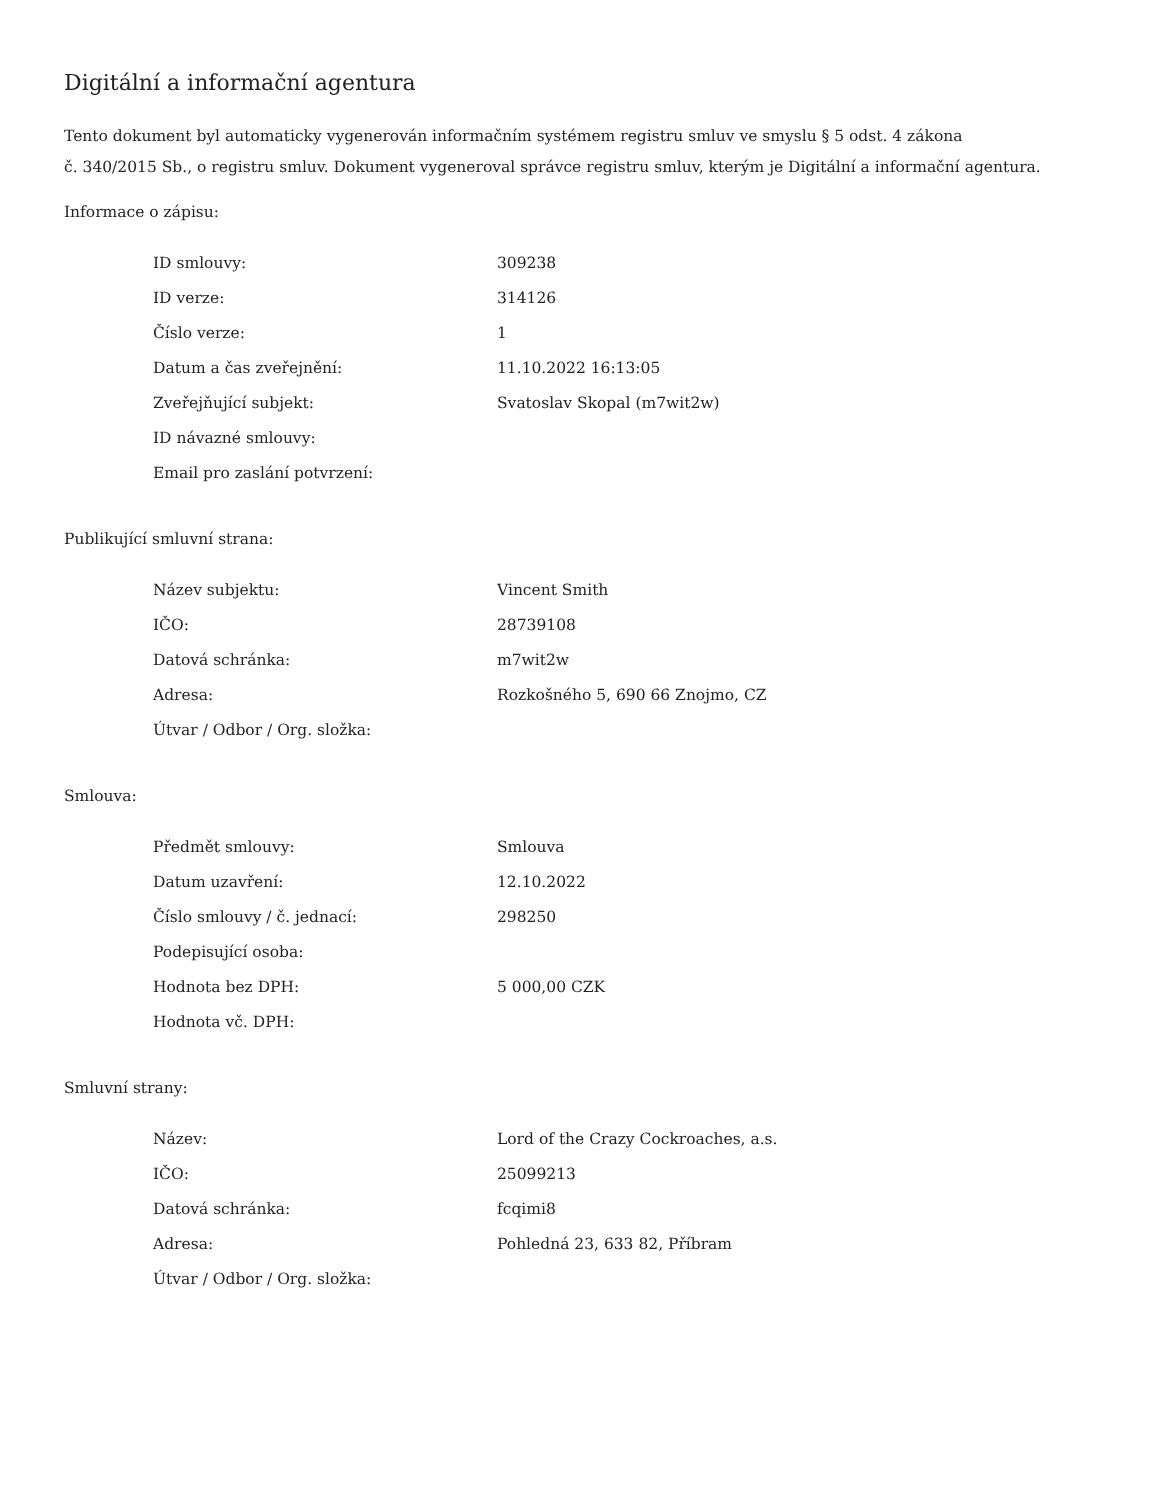Digitální a informační agentura
Tento dokument byl automaticky vygenerován informačním systémem registru smluv ve smyslu § 5 odst. 4 zákona
č. 340/2015 Sb., o registru smluv. Dokument vygeneroval správce registru smluv, kterým je Digitální a informační agentura.
Informace o zápisu:
| ID smlouvy: | 309238 |
| ID verze: | 314126 |
| Číslo verze: | 1 |
| Datum a čas zveřejnění: | 11.10.2022 16:13:05 |
| Zveřejňující subjekt: | Svatoslav Skopal (m7wit2w) |
| ID návazné smlouvy: | |
| Email pro zaslání potvrzení: | |
Publikující smluvní strana:
| Název subjektu: | Vincent Smith |
| IČO: | 28739108 |
| Datová schránka: | m7wit2w |
| Adresa: | Rozkošného 5, 690 66 Znojmo, CZ |
| Útvar / Odbor / Org. složka: | |
Smlouva:
| Předmět smlouvy: | Smlouva |
| Datum uzavření: | 12.10.2022 |
| Číslo smlouvy / č. jednací: | 298250 |
| Podepisující osoba: | |
| Hodnota bez DPH: | 5 000,00 CZK |
| Hodnota vč. DPH: | |
Smluvní strany:
| Název: | Lord of the Crazy Cockroaches, a.s. |
| IČO: | 25099213 |
| Datová schránka: | fcqimi8 |
| Adresa: | Pohledná 23, 633 82, Příbram |
| Útvar / Odbor / Org. složka: | |